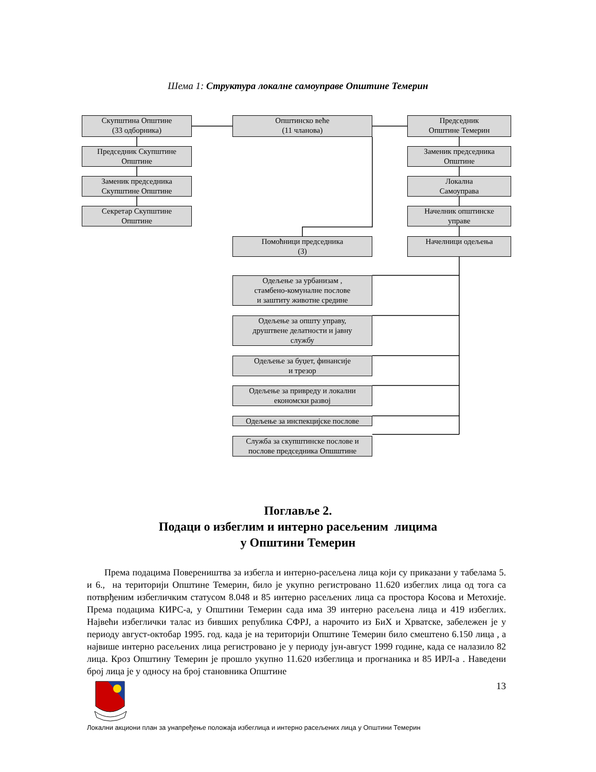Шема 1: Структура локалне самоуправе Општине Темерин
Скупштина Општине
(33 одборника)
Општинско веће
(11 чланова)
Председник
Општине Темерин
Председник Скупштине
Општине
Заменик председника
Општине
Заменик председника
Скупштине Општине
Локална
Самоуправа
Секретар Скупштине
Општине
Начелник општинске
управе
Помоћници председника
(3)
Начелници одељења
Одељење за урбанизам ,
стамбено-комуналне послове
и заштиту животне средине
Одељење за општу управу,
друштвене делатности и јавну
службу
Одељење за буџет, финансије
и трезор
Одељење за привреду и локални
економски развој
Одељење за инспекцијске послове
Служба за скупштинске послове и
послове председника Опшштине
Поглавље 2.
Подаци о избеглим и интерно расељеним лицима
у Општини Темерин
Према подацима Повереништва за избегла и интерно-расељена лица који су приказани у табелама 5. и 6., на територији Општине Темерин, било је укупно регистровано 11.620 избеглих лица од тога са потврђеним избегличким статусом 8.048 и 85 интерно расељених лица са простора Косова и Метохије. Према подацима КИРС-а, у Општини Темерин сада има 39 интерно расељена лица и 419 избеглих. Највећи избеглички талас из бивших република СФРЈ, а нарочито из БиХ и Хрватске, забележен је у периоду август-октобар 1995. год. када је на територији Општине Темерин било смештено 6.150 лица , а највише интерно расељених лица регистровано је у периоду јун-август 1999 године, када се налазило 82 лица. Кроз Општину Темерин је прошло укупно 11.620 избеглица и прогнаника и 85 ИРЛ-а . Наведени број лица је у односу на број становника Општине
13
Локални акциони план за унапређење положаја избеглица и интерно расељених лица у Општини Темерин